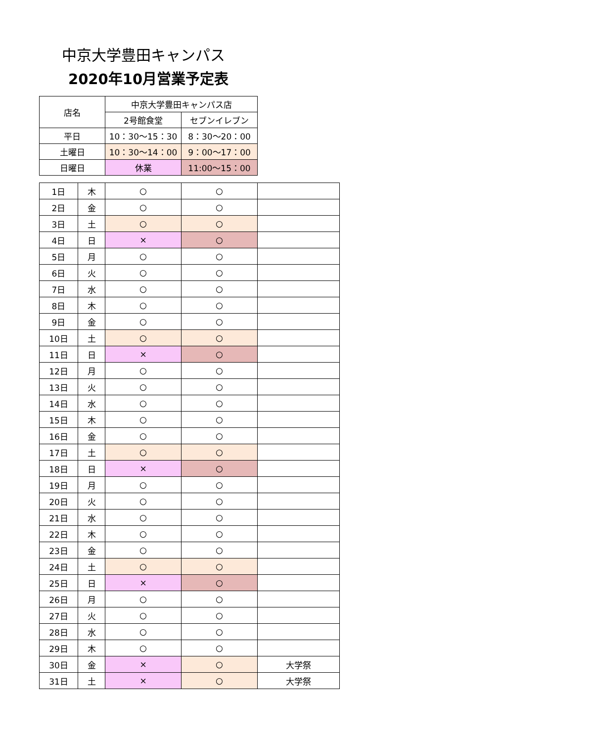中京大学豊田キャンパス
2020年10月営業予定表
| 店名 | 中京大学豊田キャンパス店 | |
| --- | --- | --- |
| | 2号館食堂 | セブンイレブン |
| 平日 | 10：30〜15：30 | 8：30〜20：00 |
| 土曜日 | 10：30〜14：00 | 9：00〜17：00 |
| 日曜日 | 休業 | 11:00〜15：00 |
| 1日 | 木 | ○ | ○ | |
| 2日 | 金 | ○ | ○ | |
| 3日 | 土 | ○ | ○ | |
| 4日 | 日 | × | ○ | |
| 5日 | 月 | ○ | ○ | |
| 6日 | 火 | ○ | ○ | |
| 7日 | 水 | ○ | ○ | |
| 8日 | 木 | ○ | ○ | |
| 9日 | 金 | ○ | ○ | |
| 10日 | 土 | ○ | ○ | |
| 11日 | 日 | × | ○ | |
| 12日 | 月 | ○ | ○ | |
| 13日 | 火 | ○ | ○ | |
| 14日 | 水 | ○ | ○ | |
| 15日 | 木 | ○ | ○ | |
| 16日 | 金 | ○ | ○ | |
| 17日 | 土 | ○ | ○ | |
| 18日 | 日 | × | ○ | |
| 19日 | 月 | ○ | ○ | |
| 20日 | 火 | ○ | ○ | |
| 21日 | 水 | ○ | ○ | |
| 22日 | 木 | ○ | ○ | |
| 23日 | 金 | ○ | ○ | |
| 24日 | 土 | ○ | ○ | |
| 25日 | 日 | × | ○ | |
| 26日 | 月 | ○ | ○ | |
| 27日 | 火 | ○ | ○ | |
| 28日 | 水 | ○ | ○ | |
| 29日 | 木 | ○ | ○ | |
| 30日 | 金 | × | ○ | 大学祭 |
| 31日 | 土 | × | ○ | 大学祭 |